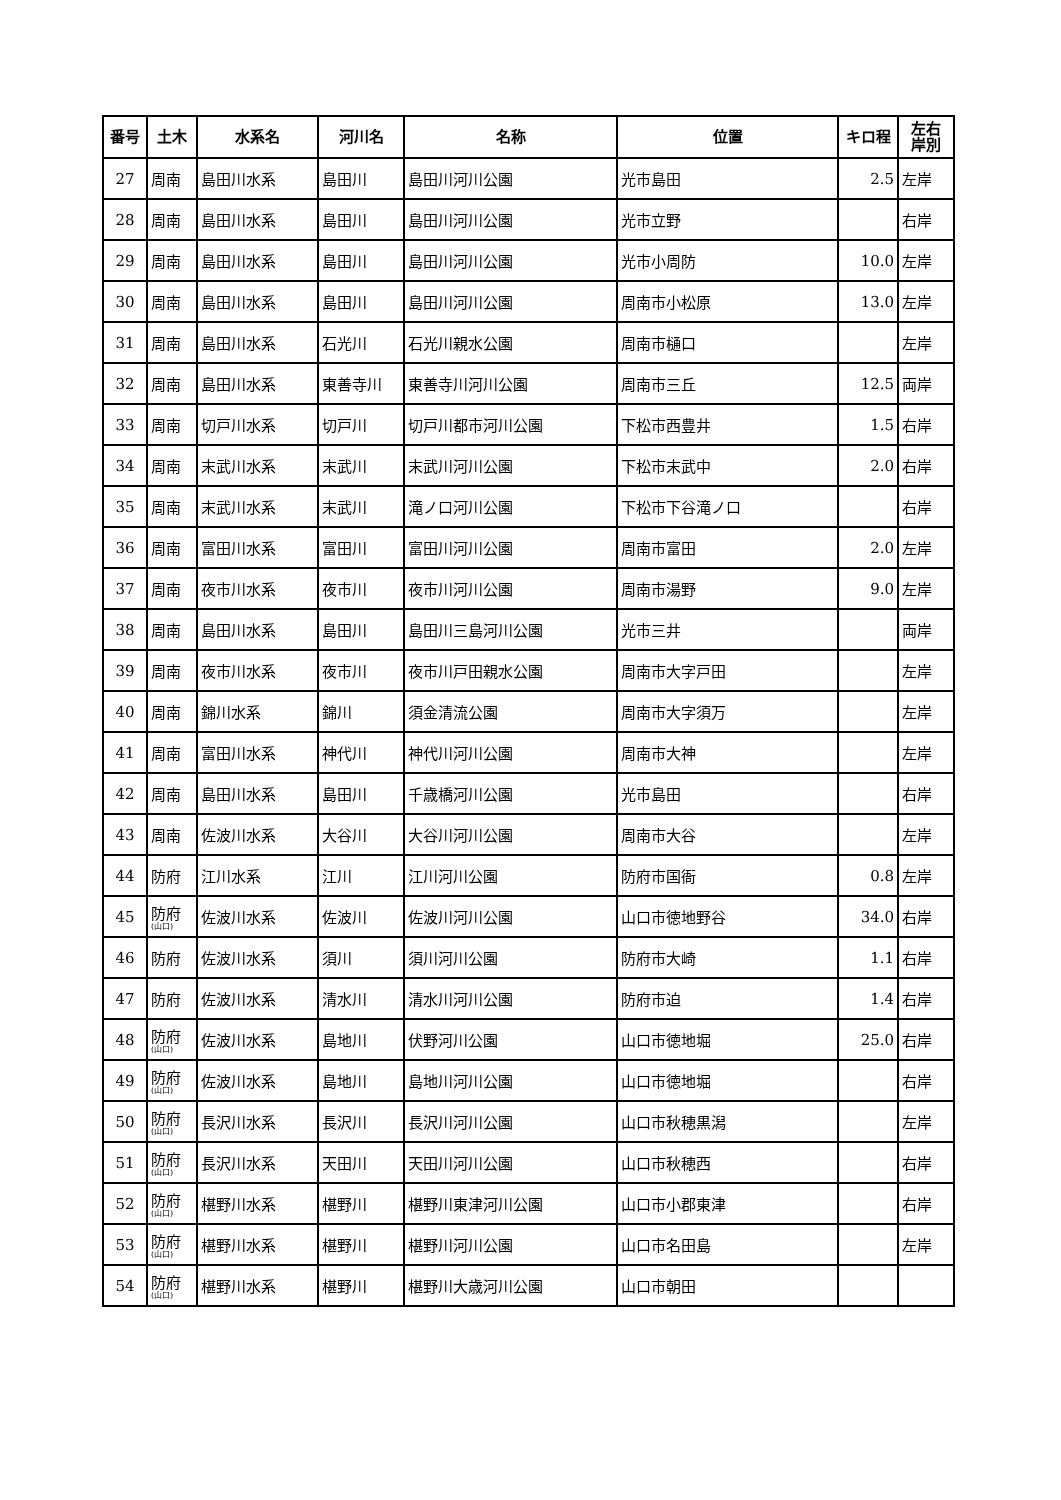| 番号 | 土木 | 水系名 | 河川名 | 名称 | 位置 | キロ程 | 左右 岸別 |
| --- | --- | --- | --- | --- | --- | --- | --- |
| 27 | 周南 | 島田川水系 | 島田川 | 島田川河川公園 | 光市島田 | 2.5 | 左岸 |
| 28 | 周南 | 島田川水系 | 島田川 | 島田川河川公園 | 光市立野 | | 右岸 |
| 29 | 周南 | 島田川水系 | 島田川 | 島田川河川公園 | 光市小周防 | 10.0 | 左岸 |
| 30 | 周南 | 島田川水系 | 島田川 | 島田川河川公園 | 周南市小松原 | 13.0 | 左岸 |
| 31 | 周南 | 島田川水系 | 石光川 | 石光川親水公園 | 周南市樋口 | | 左岸 |
| 32 | 周南 | 島田川水系 | 東善寺川 | 東善寺川河川公園 | 周南市三丘 | 12.5 | 両岸 |
| 33 | 周南 | 切戸川水系 | 切戸川 | 切戸川都市河川公園 | 下松市西豊井 | 1.5 | 右岸 |
| 34 | 周南 | 末武川水系 | 末武川 | 末武川河川公園 | 下松市末武中 | 2.0 | 右岸 |
| 35 | 周南 | 末武川水系 | 末武川 | 滝ノ口河川公園 | 下松市下谷滝ノ口 | | 右岸 |
| 36 | 周南 | 富田川水系 | 富田川 | 富田川河川公園 | 周南市富田 | 2.0 | 左岸 |
| 37 | 周南 | 夜市川水系 | 夜市川 | 夜市川河川公園 | 周南市湯野 | 9.0 | 左岸 |
| 38 | 周南 | 島田川水系 | 島田川 | 島田川三島河川公園 | 光市三井 | | 両岸 |
| 39 | 周南 | 夜市川水系 | 夜市川 | 夜市川戸田親水公園 | 周南市大字戸田 | | 左岸 |
| 40 | 周南 | 錦川水系 | 錦川 | 須金清流公園 | 周南市大字須万 | | 左岸 |
| 41 | 周南 | 富田川水系 | 神代川 | 神代川河川公園 | 周南市大神 | | 左岸 |
| 42 | 周南 | 島田川水系 | 島田川 | 千歳橋河川公園 | 光市島田 | | 右岸 |
| 43 | 周南 | 佐波川水系 | 大谷川 | 大谷川河川公園 | 周南市大谷 | | 左岸 |
| 44 | 防府 | 江川水系 | 江川 | 江川河川公園 | 防府市国衙 | 0.8 | 左岸 |
| 45 | 防府 (山口) | 佐波川水系 | 佐波川 | 佐波川河川公園 | 山口市徳地野谷 | 34.0 | 右岸 |
| 46 | 防府 | 佐波川水系 | 須川 | 須川河川公園 | 防府市大崎 | 1.1 | 右岸 |
| 47 | 防府 | 佐波川水系 | 清水川 | 清水川河川公園 | 防府市迫 | 1.4 | 右岸 |
| 48 | 防府 (山口) | 佐波川水系 | 島地川 | 伏野河川公園 | 山口市徳地堀 | 25.0 | 右岸 |
| 49 | 防府 (山口) | 佐波川水系 | 島地川 | 島地川河川公園 | 山口市徳地堀 | | 右岸 |
| 50 | 防府 (山口) | 長沢川水系 | 長沢川 | 長沢川河川公園 | 山口市秋穂黒潟 | | 左岸 |
| 51 | 防府 (山口) | 長沢川水系 | 天田川 | 天田川河川公園 | 山口市秋穂西 | | 右岸 |
| 52 | 防府 (山口) | 椹野川水系 | 椹野川 | 椹野川東津河川公園 | 山口市小郡東津 | | 右岸 |
| 53 | 防府 (山口) | 椹野川水系 | 椹野川 | 椹野川河川公園 | 山口市名田島 | | 左岸 |
| 54 | 防府 (山口) | 椹野川水系 | 椹野川 | 椹野川大歳河川公園 | 山口市朝田 | | |